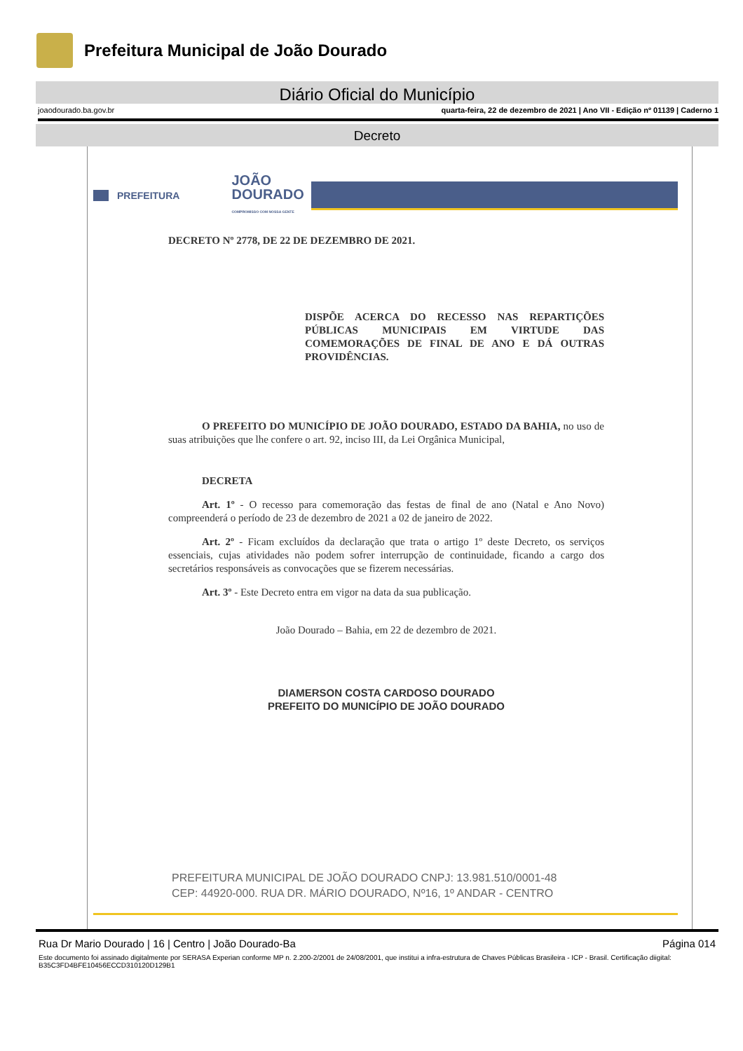Prefeitura Municipal de João Dourado
Diário Oficial do Município
joaodourado.ba.gov.br quarta-feira, 22 de dezembro de 2021 | Ano VII - Edição nº 01139 | Caderno 1
Decreto
PREFEITURA JOÃO
DOURADO
COMPROMISSO COM NOSSA GENTE
DECRETO Nº 2778, DE 22 DE DEZEMBRO DE 2021.
DISPÕE ACERCA DO RECESSO NAS REPARTIÇÕES PÚBLICAS MUNICIPAIS EM VIRTUDE DAS COMEMORAÇÕES DE FINAL DE ANO E DÁ OUTRAS PROVIDÊNCIAS.
O PREFEITO DO MUNICÍPIO DE JOÃO DOURADO, ESTADO DA BAHIA, no uso de suas atribuições que lhe confere o art. 92, inciso III, da Lei Orgânica Municipal,
DECRETA
Art. 1º - O recesso para comemoração das festas de final de ano (Natal e Ano Novo) compreenderá o período de 23 de dezembro de 2021 a 02 de janeiro de 2022.
Art. 2º - Ficam excluídos da declaração que trata o artigo 1º deste Decreto, os serviços essenciais, cujas atividades não podem sofrer interrupção de continuidade, ficando a cargo dos secretários responsáveis as convocações que se fizerem necessárias.
Art. 3º - Este Decreto entra em vigor na data da sua publicação.
João Dourado – Bahia, em 22 de dezembro de 2021.
DIAMERSON COSTA CARDOSO DOURADO
PREFEITO DO MUNICÍPIO DE JOÃO DOURADO
PREFEITURA MUNICIPAL DE JOÃO DOURADO CNPJ: 13.981.510/0001-48
CEP: 44920-000. RUA DR. MÁRIO DOURADO, Nº16, 1º ANDAR - CENTRO
Rua Dr Mario Dourado | 16 | Centro | João Dourado-Ba Página 014
Este documento foi assinado digitalmente por SERASA Experian conforme MP n. 2.200-2/2001 de 24/08/2001, que institui a infra-estrutura de Chaves Públicas Brasileira - ICP - Brasil. Certificação diigital: B35C3FD4BFE10456ECCD310120D129B1